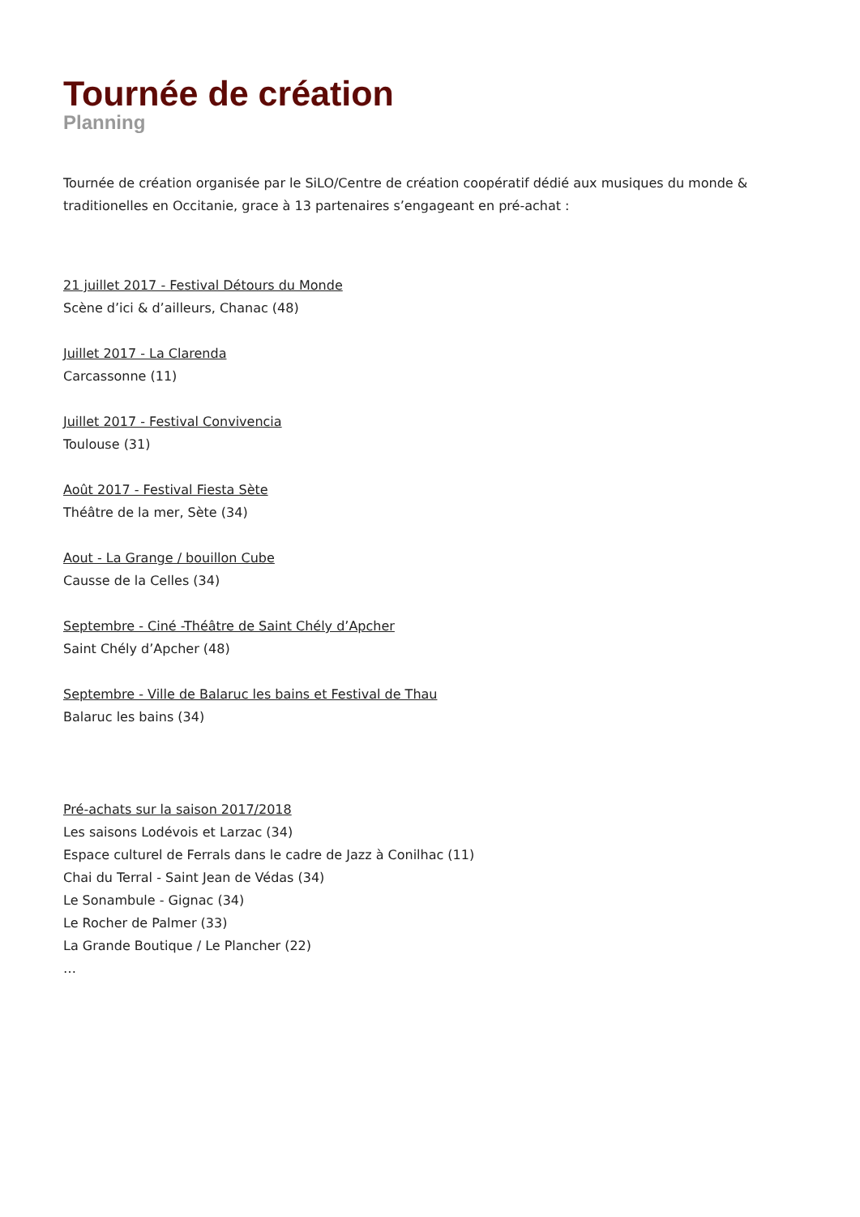Tournée de création
Planning
Tournée de création organisée par le SiLO/Centre de création coopératif dédié aux musiques du monde & traditionelles en Occitanie, grace à 13 partenaires s’engageant en pré-achat :
21 juillet 2017 - Festival Détours du Monde
Scène d’ici & d’ailleurs, Chanac (48)
Juillet 2017 - La Clarenda
Carcassonne (11)
Juillet 2017 - Festival Convivencia
Toulouse (31)
Août 2017 - Festival Fiesta Sète
Théâtre de la mer, Sète (34)
Aout - La Grange / bouillon Cube
Causse de la Celles (34)
Septembre - Ciné -Théâtre de Saint Chély d’Apcher
Saint Chély d’Apcher (48)
Septembre - Ville de Balaruc les bains et Festival de Thau
Balaruc les bains (34)
Pré-achats sur la saison 2017/2018
Les saisons Lodévois et Larzac (34)
Espace culturel de Ferrals dans le cadre de Jazz à Conilhac (11)
Chai du Terral - Saint Jean de Védas (34)
Le Sonambule - Gignac (34)
Le Rocher de Palmer (33)
La Grande Boutique / Le Plancher (22)
…